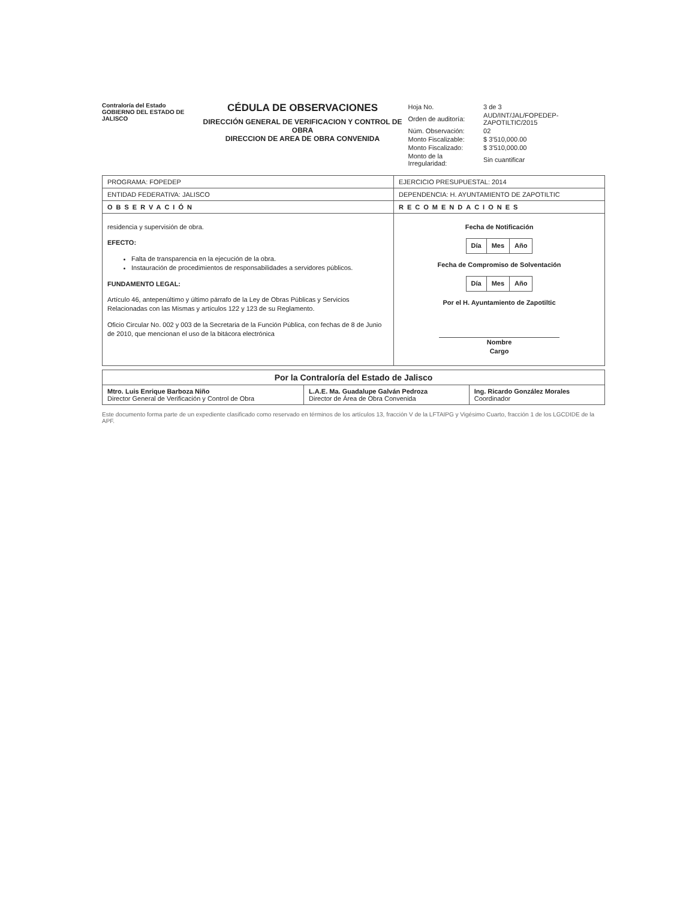Contraloría del Estado
GOBIERNO DEL ESTADO DE JALISCO
CÉDULA DE OBSERVACIONES
DIRECCIÓN GENERAL DE VERIFICACION Y CONTROL DE OBRA
DIRECCION DE AREA DE OBRA CONVENIDA
| Hoja No. | 3 de 3 |
| Orden de auditoría: | AUD/INT/JAL/FOPEDEP-ZAPOTILTIC/2015 |
| Núm. Observación: | 02 |
| Monto Fiscalizable: | $ 3'510,000.00 |
| Monto Fiscalizado: | $ 3'510,000.00 |
| Monto de la Irregularidad: | Sin cuantificar |
| PROGRAMA: FOPEDEP | EJERCICIO PRESUPUESTAL: 2014 |
| ENTIDAD FEDERATIVA: JALISCO | DEPENDENCIA: H. AYUNTAMIENTO DE ZAPOTILTIC |
| OBSERVACIÓN | RECOMENDACIONES |
| residencia y supervisión de obra. EFECTO: Falta de transparencia en la ejecución de la obra. Instauración de procedimientos de responsabilidades a servidores públicos. FUNDAMENTO LEGAL: Artículo 46, antepenúltimo y último párrafo de la Ley de Obras Públicas y Servicios Relacionadas con las Mismas y artículos 122 y 123 de su Reglamento. Oficio Circular No. 002 y 003 de la Secretaria de la Función Pública, con fechas de 8 de Junio de 2010, que mencionan el uso de la bitácora electrónica | Fecha de Notificación / Día / Mes / Año / Fecha de Compromiso de Solventación / Día / Mes / Año / Por el H. Ayuntamiento de Zapotiltic Nombre Cargo |
| Por la Contraloría del Estado de Jalisco | | |
| --- | --- | --- |
| Mtro. Luis Enrique Barboza Niño Director General de Verificación y Control de Obra | L.A.E. Ma. Guadalupe Galván Pedroza Director de Área de Obra Convenida | Ing. Ricardo González Morales Coordinador |
Este documento forma parte de un expediente clasificado como reservado en términos de los artículos 13, fracción V de la LFTAIPG y Vigésimo Cuarto, fracción 1 de los LGCDIDE de la APF.